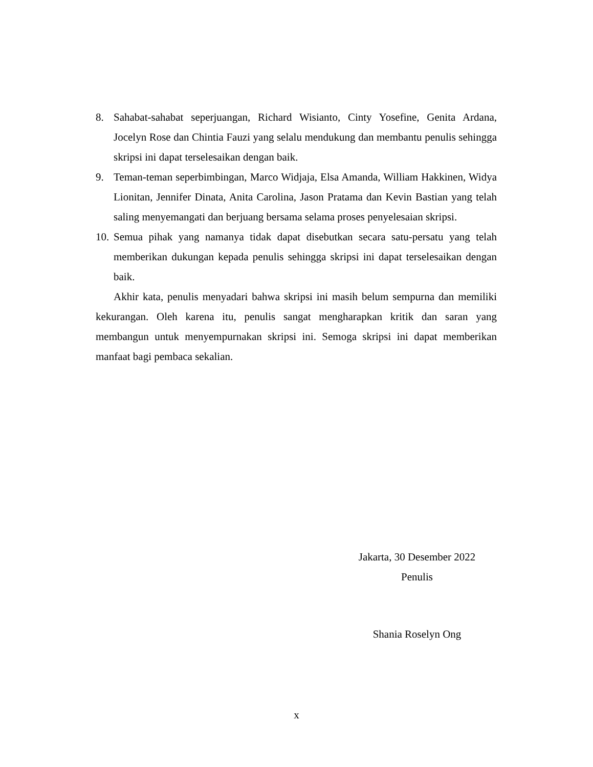8. Sahabat-sahabat seperjuangan, Richard Wisianto, Cinty Yosefine, Genita Ardana, Jocelyn Rose dan Chintia Fauzi yang selalu mendukung dan membantu penulis sehingga skripsi ini dapat terselesaikan dengan baik.
9. Teman-teman seperbimbingan, Marco Widjaja, Elsa Amanda, William Hakkinen, Widya Lionitan, Jennifer Dinata, Anita Carolina, Jason Pratama dan Kevin Bastian yang telah saling menyemangati dan berjuang bersama selama proses penyelesaian skripsi.
10. Semua pihak yang namanya tidak dapat disebutkan secara satu-persatu yang telah memberikan dukungan kepada penulis sehingga skripsi ini dapat terselesaikan dengan baik.
Akhir kata, penulis menyadari bahwa skripsi ini masih belum sempurna dan memiliki kekurangan. Oleh karena itu, penulis sangat mengharapkan kritik dan saran yang membangun untuk menyempurnakan skripsi ini. Semoga skripsi ini dapat memberikan manfaat bagi pembaca sekalian.
Jakarta, 30 Desember 2022
Penulis
Shania Roselyn Ong
x